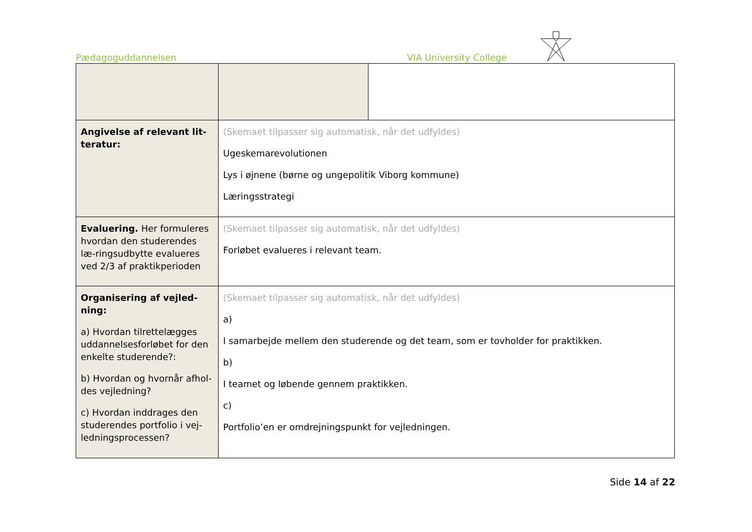Pædagoguddannelsen VIA University College
| Angivelse af relevant lit-teratur: | (Skemaet tilpasser sig automatisk, når det udfyldes) Ugeskemarevolutionen Lys i øjnene (børne og ungepolitik Viborg kommune) Læringsstrategi | |
| Evaluering. Her formuleres hvordan den studerendes læ-ringsudbytte evalueres ved 2/3 af praktikperioden | (Skemaet tilpasser sig automatisk, når det udfyldes) Forløbet evalueres i relevant team. | |
| Organisering af vejled-ning: a) Hvordan tilrettelægges uddannelsesforløbet for den enkelte studerende?: b) Hvordan og hvornår afhol-des vejledning? c) Hvordan inddrages den studerendes portfolio i vej-ledningsprocessen? | (Skemaet tilpasser sig automatisk, når det udfyldes) a) I samarbejde mellem den studerende og det team, som er tovholder for praktikken. b) I teamet og løbende gennem praktikken. c) Portfolio’en er omdrejningspunkt for vejledningen. | |
Side 14 af 22